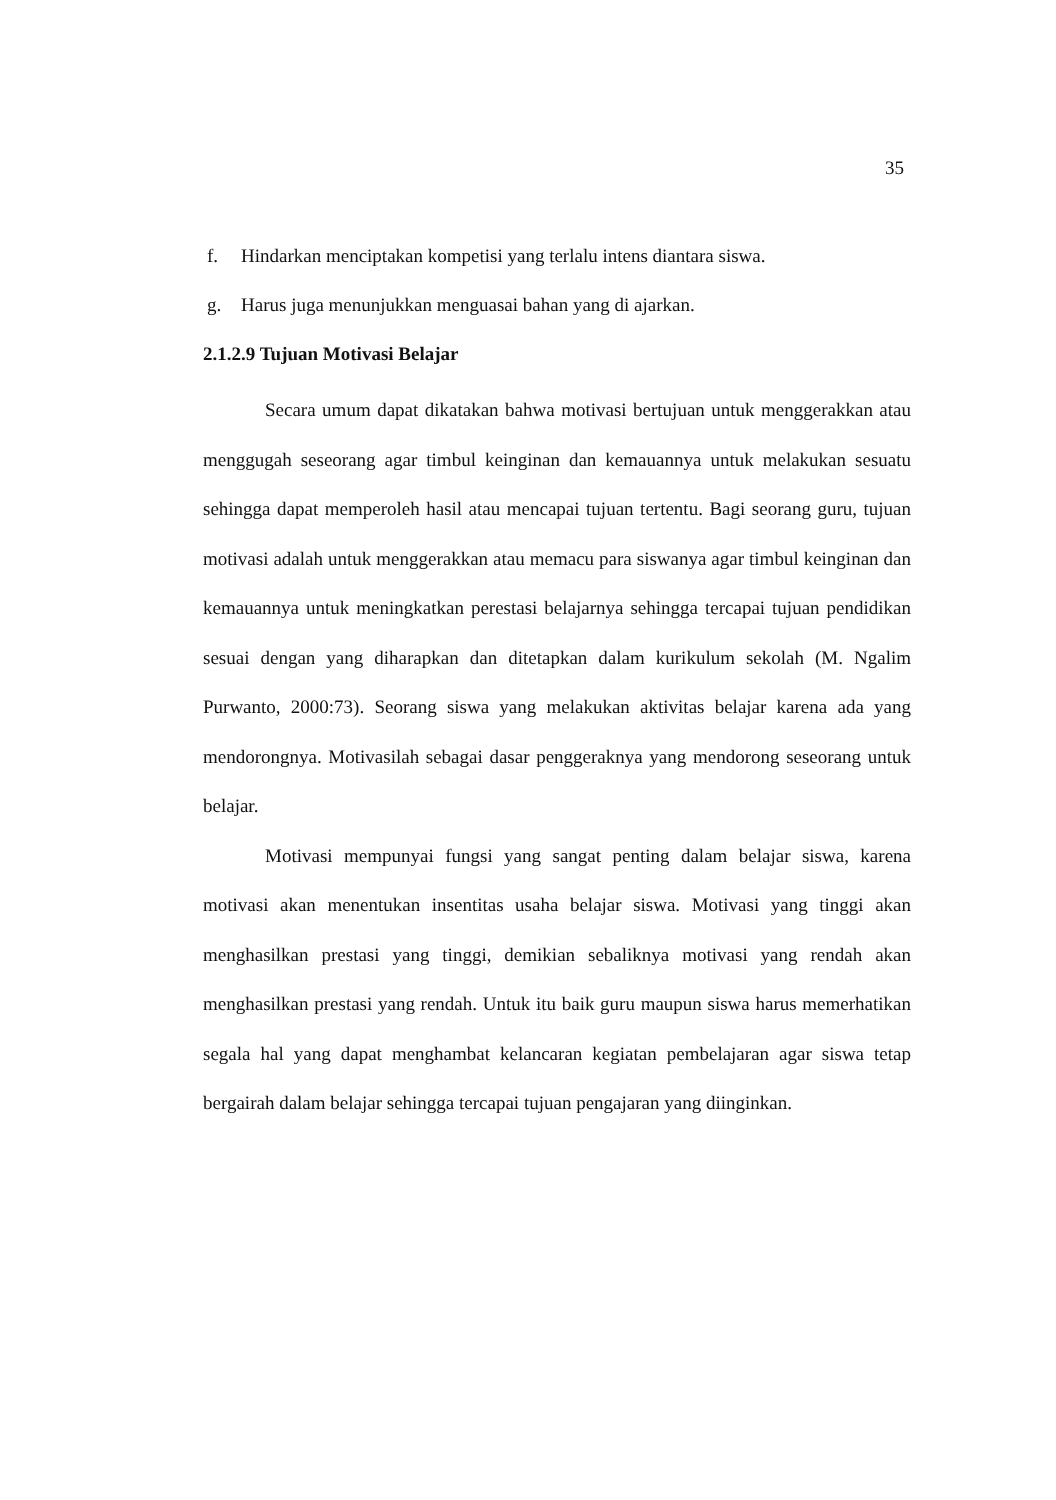35
f. Hindarkan menciptakan kompetisi yang terlalu intens diantara siswa.
g. Harus juga menunjukkan menguasai bahan yang di ajarkan.
2.1.2.9 Tujuan Motivasi Belajar
Secara umum dapat dikatakan bahwa motivasi bertujuan untuk menggerakkan atau menggugah seseorang agar timbul keinginan dan kemauannya untuk melakukan sesuatu sehingga dapat memperoleh hasil atau mencapai tujuan tertentu. Bagi seorang guru, tujuan motivasi adalah untuk menggerakkan atau memacu para siswanya agar timbul keinginan dan kemauannya untuk meningkatkan perestasi belajarnya sehingga tercapai tujuan pendidikan sesuai dengan yang diharapkan dan ditetapkan dalam kurikulum sekolah (M. Ngalim Purwanto, 2000:73). Seorang siswa yang melakukan aktivitas belajar karena ada yang mendorongnya. Motivasilah sebagai dasar penggeraknya yang mendorong seseorang untuk belajar.
Motivasi mempunyai fungsi yang sangat penting dalam belajar siswa, karena motivasi akan menentukan insentitas usaha belajar siswa. Motivasi yang tinggi akan menghasilkan prestasi yang tinggi, demikian sebaliknya motivasi yang rendah akan menghasilkan prestasi yang rendah. Untuk itu baik guru maupun siswa harus memerhatikan segala hal yang dapat menghambat kelancaran kegiatan pembelajaran agar siswa tetap bergairah dalam belajar sehingga tercapai tujuan pengajaran yang diinginkan.